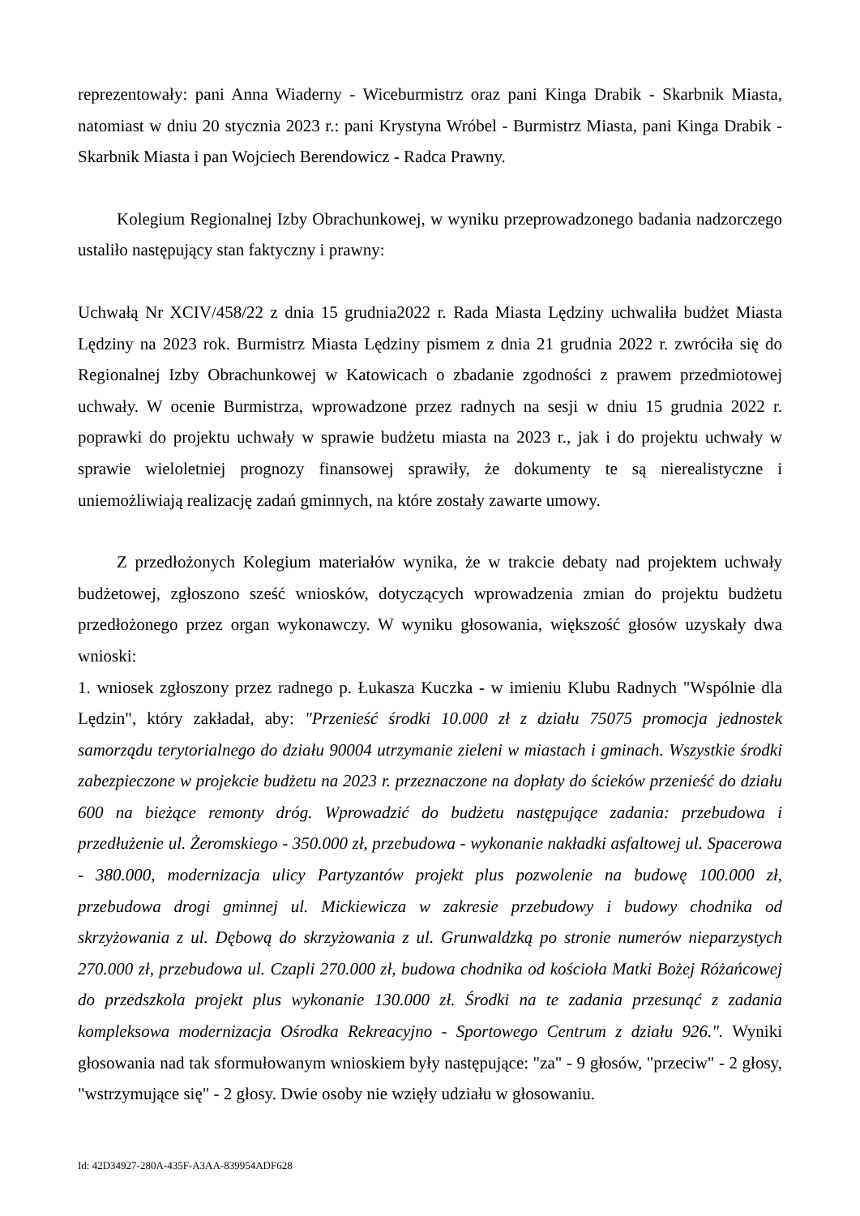reprezentowały: pani Anna Wiaderny - Wiceburmistrz oraz pani Kinga Drabik - Skarbnik Miasta, natomiast w dniu 20 stycznia 2023 r.: pani Krystyna Wróbel - Burmistrz Miasta, pani Kinga Drabik - Skarbnik Miasta i pan Wojciech Berendowicz - Radca Prawny.
Kolegium Regionalnej Izby Obrachunkowej, w wyniku przeprowadzonego badania nadzorczego ustaliło następujący stan faktyczny i prawny:
Uchwałą Nr XCIV/458/22 z dnia 15 grudnia2022 r. Rada Miasta Lędziny uchwaliła budżet Miasta Lędziny na 2023 rok. Burmistrz Miasta Lędziny pismem z dnia 21 grudnia 2022 r. zwróciła się do Regionalnej Izby Obrachunkowej w Katowicach o zbadanie zgodności z prawem przedmiotowej uchwały. W ocenie Burmistrza, wprowadzone przez radnych na sesji w dniu 15 grudnia 2022 r. poprawki do projektu uchwały w sprawie budżetu miasta na 2023 r., jak i do projektu uchwały w sprawie wieloletniej prognozy finansowej sprawiły, że dokumenty te są nierealistyczne i uniemożliwiają realizację zadań gminnych, na które zostały zawarte umowy.
Z przedłożonych Kolegium materiałów wynika, że w trakcie debaty nad projektem uchwały budżetowej, zgłoszono sześć wniosków, dotyczących wprowadzenia zmian do projektu budżetu przedłożonego przez organ wykonawczy. W wyniku głosowania, większość głosów uzyskały dwa wnioski:
1. wniosek zgłoszony przez radnego p. Łukasza Kuczka - w imieniu Klubu Radnych "Wspólnie dla Lędzin", który zakładał, aby: "Przenieść środki 10.000 zł z działu 75075 promocja jednostek samorządu terytorialnego do działu 90004 utrzymanie zieleni w miastach i gminach. Wszystkie środki zabezpieczone w projekcie budżetu na 2023 r. przeznaczone na dopłaty do ścieków przenieść do działu 600 na bieżące remonty dróg. Wprowadzić do budżetu następujące zadania: przebudowa i przedłużenie ul. Żeromskiego - 350.000 zł, przebudowa - wykonanie nakładki asfaltowej ul. Spacerowa - 380.000, modernizacja ulicy Partyzantów projekt plus pozwolenie na budowę 100.000 zł, przebudowa drogi gminnej ul. Mickiewicza w zakresie przebudowy i budowy chodnika od skrzyżowania z ul. Dębową do skrzyżowania z ul. Grunwaldzką po stronie numerów nieparzystych 270.000 zł, przebudowa ul. Czapli 270.000 zł, budowa chodnika od kościoła Matki Bożej Różańcowej do przedszkola projekt plus wykonanie 130.000 zł. Środki na te zadania przesunąć z zadania kompleksowa modernizacja Ośrodka Rekreacyjno - Sportowego Centrum z działu 926.". Wyniki głosowania nad tak sformułowanym wnioskiem były następujące: "za" - 9 głosów, "przeciw" - 2 głosy, "wstrzymujące się" - 2 głosy. Dwie osoby nie wzięły udziału w głosowaniu.
Id: 42D34927-280A-435F-A3AA-839954ADF628